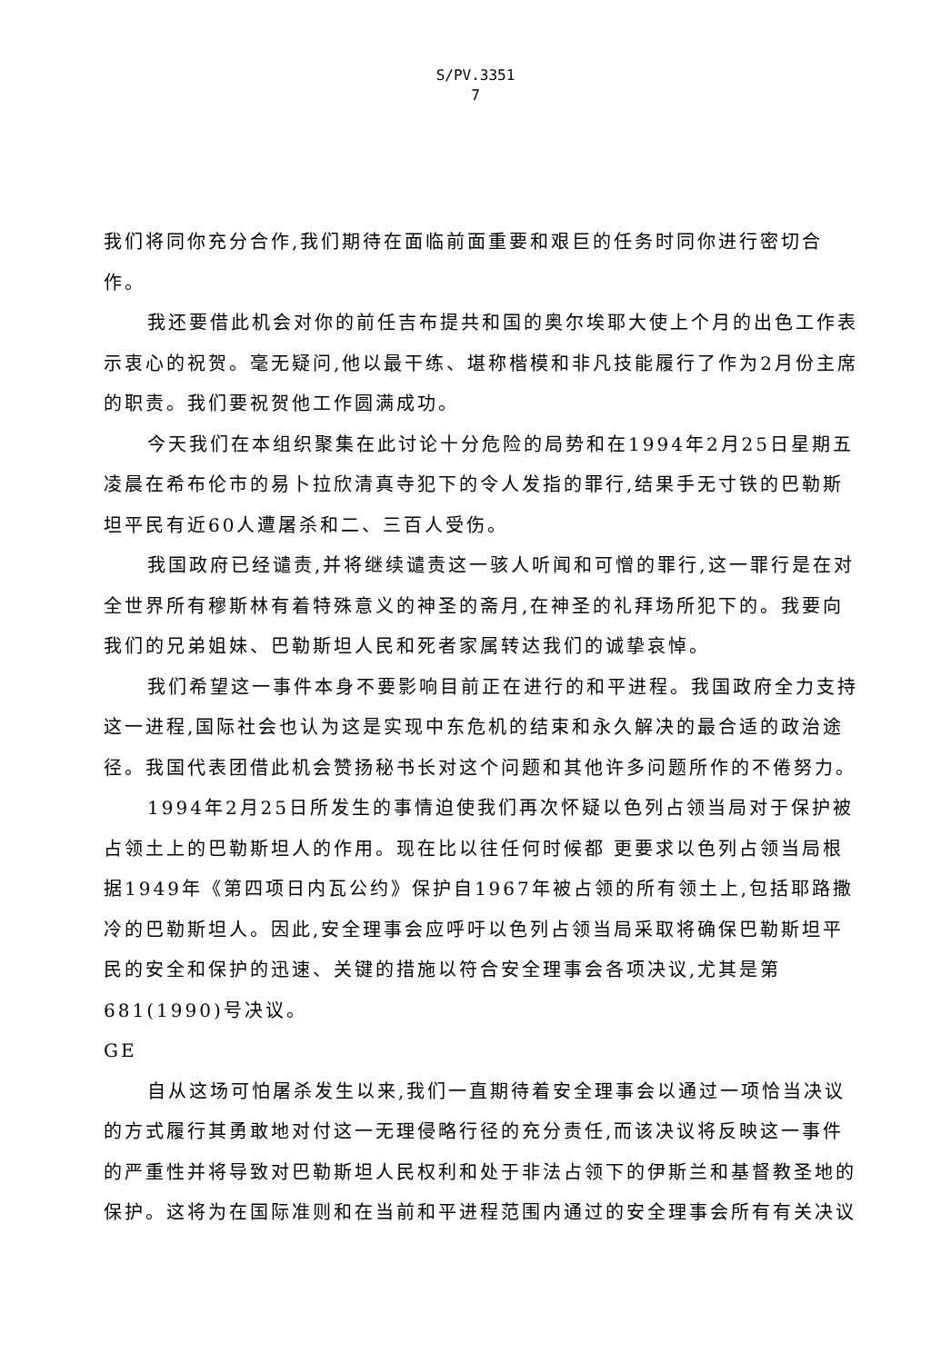S/PV.3351
7
我们将同你充分合作,我们期待在面临前面重要和艰巨的任务时同你进行密切合作。
我还要借此机会对你的前任吉布提共和国的奥尔埃耶大使上个月的出色工作表示衷心的祝贺。毫无疑问,他以最干练、堪称楷模和非凡技能履行了作为2月份主席的职责。我们要祝贺他工作圆满成功。
今天我们在本组织聚集在此讨论十分危险的局势和在1994年2月25日星期五凌晨在希布伦市的易卜拉欣清真寺犯下的令人发指的罪行,结果手无寸铁的巴勒斯坦平民有近60人遭屠杀和二、三百人受伤。
我国政府已经谴责,并将继续谴责这一骇人听闻和可憎的罪行,这一罪行是在对全世界所有穆斯林有着特殊意义的神圣的斋月,在神圣的礼拜场所犯下的。我要向我们的兄弟姐妹、巴勒斯坦人民和死者家属转达我们的诚挚哀悼。
我们希望这一事件本身不要影响目前正在进行的和平进程。我国政府全力支持这一进程,国际社会也认为这是实现中东危机的结束和永久解决的最合适的政治途径。我国代表团借此机会赞扬秘书长对这个问题和其他许多问题所作的不倦努力。
1994年2月25日所发生的事情迫使我们再次怀疑以色列占领当局对于保护被占领土上的巴勒斯坦人的作用。现在比以往任何时候都 更要求以色列占领当局根据1949年《第四项日内瓦公约》保护自1967年被占领的所有领土上,包括耶路撒冷的巴勒斯坦人。因此,安全理事会应呼吁以色列占领当局采取将确保巴勒斯坦平民的安全和保护的迅速、关键的措施以符合安全理事会各项决议,尤其是第681(1990)号决议。
GE
自从这场可怕屠杀发生以来,我们一直期待着安全理事会以通过一项恰当决议的方式履行其勇敢地对付这一无理侵略行径的充分责任,而该决议将反映这一事件的严重性并将导致对巴勒斯坦人民权利和处于非法占领下的伊斯兰和基督教圣地的保护。这将为在国际准则和在当前和平进程范围内通过的安全理事会所有有关决议